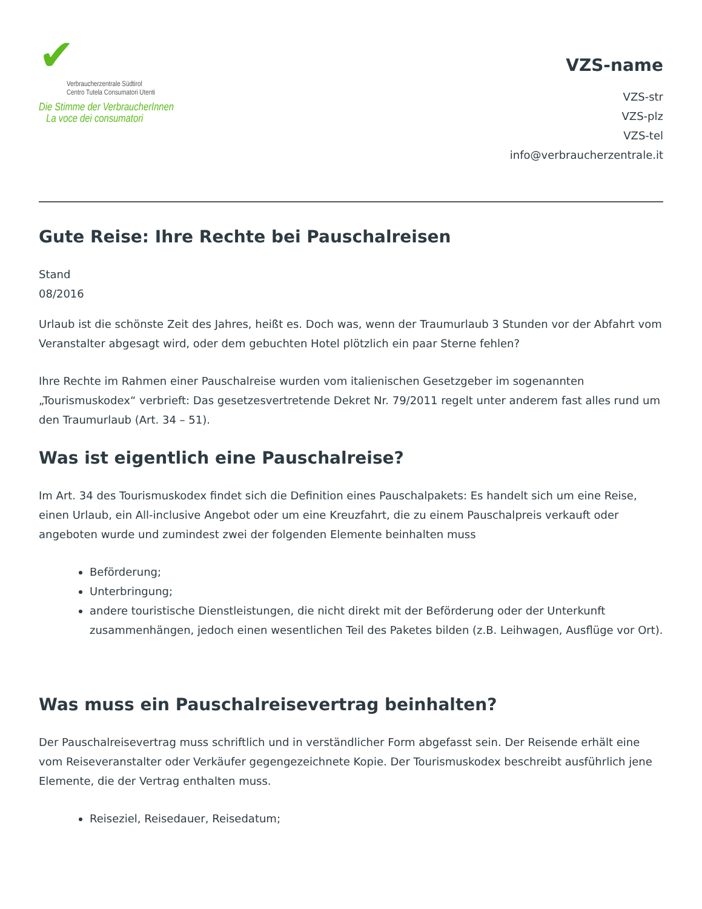✔
Verbraucherzentrale Südtirol
Centro Tutela Consumatori Utenti
Die Stimme der VerbraucherInnen
La voce dei consumatori
VZS-name
VZS-str
VZS-plz
VZS-tel
info@verbraucherzentrale.it
Gute Reise: Ihre Rechte bei Pauschalreisen
Stand
08/2016
Urlaub ist die schönste Zeit des Jahres, heißt es. Doch was, wenn der Traumurlaub 3 Stunden vor der Abfahrt vom Veranstalter abgesagt wird, oder dem gebuchten Hotel plötzlich ein paar Sterne fehlen?
Ihre Rechte im Rahmen einer Pauschalreise wurden vom italienischen Gesetzgeber im sogenannten „Tourismuskodex“ verbrieft: Das gesetzesvertretende Dekret Nr. 79/2011 regelt unter anderem fast alles rund um den Traumurlaub (Art. 34 – 51).
Was ist eigentlich eine Pauschalreise?
Im Art. 34 des Tourismuskodex findet sich die Definition eines Pauschalpakets: Es handelt sich um eine Reise, einen Urlaub, ein All-inclusive Angebot oder um eine Kreuzfahrt, die zu einem Pauschalpreis verkauft oder angeboten wurde und zumindest zwei der folgenden Elemente beinhalten muss
Beförderung;
Unterbringung;
andere touristische Dienstleistungen, die nicht direkt mit der Beförderung oder der Unterkunft zusammenhängen, jedoch einen wesentlichen Teil des Paketes bilden (z.B. Leihwagen, Ausflüge vor Ort).
Was muss ein Pauschalreisevertrag beinhalten?
Der Pauschalreisevertrag muss schriftlich und in verständlicher Form abgefasst sein. Der Reisende erhält eine vom Reiseveranstalter oder Verkäufer gegengezeichnete Kopie. Der Tourismuskodex beschreibt ausführlich jene Elemente, die der Vertrag enthalten muss.
Reiseziel, Reisedauer, Reisedatum;